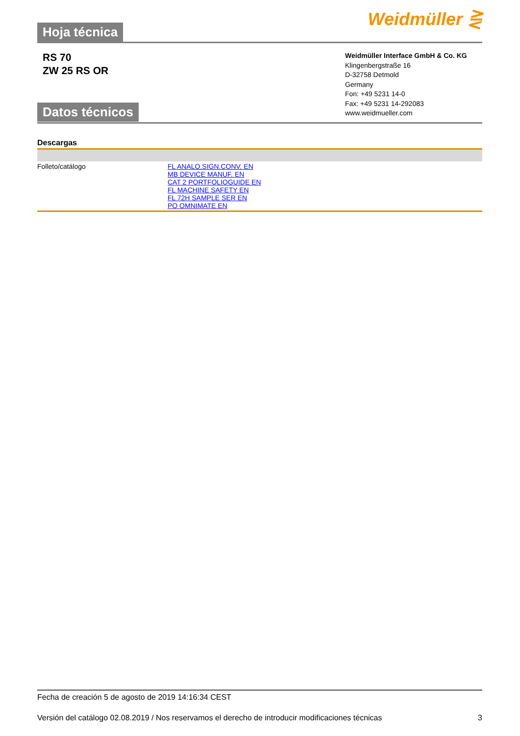Hoja técnica
Weidmüller ⋛
RS 70
ZW 25 RS OR
Datos técnicos
Weidmüller Interface GmbH & Co. KG
Klingenbergstraße 16
D-32758 Detmold
Germany
Fon: +49 5231 14-0
Fax: +49 5231 14-292083
www.weidmueller.com
Descargas
| Folleto/catálogo | FL ANALO.SIGN.CONV. EN MB DEVICE MANUF. EN CAT 2 PORTFOLIOGUIDE EN FL MACHINE SAFETY EN FL 72H SAMPLE SER EN PO OMNIMATE EN |
Fecha de creación 5 de agosto de 2019 14:16:34 CEST
Versión del catálogo 02.08.2019 / Nos reservamos el derecho de introducir modificaciones técnicas
3